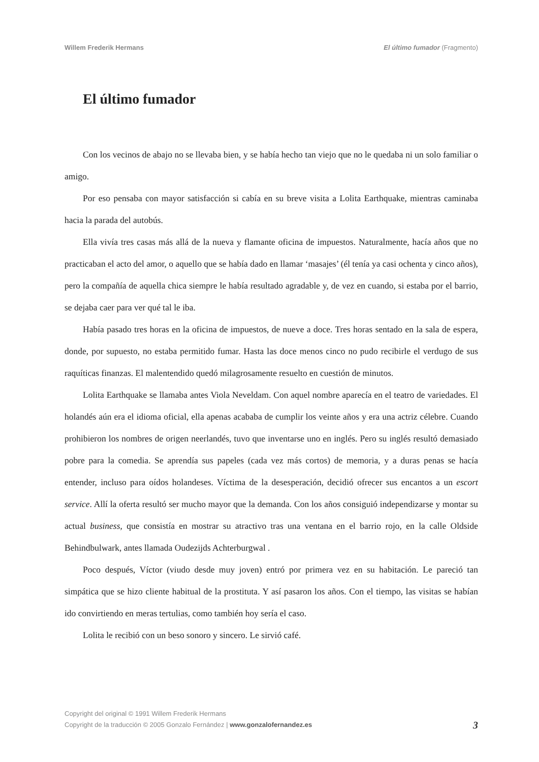Willem Frederik Hermans El último fumador (Fragmento)
El último fumador
Con los vecinos de abajo no se llevaba bien, y se había hecho tan viejo que no le quedaba ni un solo familiar o amigo.
Por eso pensaba con mayor satisfacción si cabía en su breve visita a Lolita Earthquake, mientras caminaba hacia la parada del autobús.
Ella vivía tres casas más allá de la nueva y flamante oficina de impuestos. Naturalmente, hacía años que no practicaban el acto del amor, o aquello que se había dado en llamar ‘masajes’ (él tenía ya casi ochenta y cinco años), pero la compañía de aquella chica siempre le había resultado agradable y, de vez en cuando, si estaba por el barrio, se dejaba caer para ver qué tal le iba.
Había pasado tres horas en la oficina de impuestos, de nueve a doce. Tres horas sentado en la sala de espera, donde, por supuesto, no estaba permitido fumar. Hasta las doce menos cinco no pudo recibirle el verdugo de sus raquíticas finanzas. El malentendido quedó milagrosamente resuelto en cuestión de minutos.
Lolita Earthquake se llamaba antes Viola Neveldam. Con aquel nombre aparecía en el teatro de variedades. El holandés aún era el idioma oficial, ella apenas acababa de cumplir los veinte años y era una actriz célebre. Cuando prohibieron los nombres de origen neerlandés, tuvo que inventarse uno en inglés. Pero su inglés resultó demasiado pobre para la comedia. Se aprendía sus papeles (cada vez más cortos) de memoria, y a duras penas se hacía entender, incluso para oídos holandeses. Víctima de la desesperación, decidió ofrecer sus encantos a un escort service. Allí la oferta resultó ser mucho mayor que la demanda. Con los años consiguió independizarse y montar su actual business, que consistía en mostrar su atractivo tras una ventana en el barrio rojo, en la calle Oldside Behindbulwark, antes llamada Oudezijds Achterburgwal .
Poco después, Víctor (viudo desde muy joven) entró por primera vez en su habitación. Le pareció tan simpática que se hizo cliente habitual de la prostituta. Y así pasaron los años. Con el tiempo, las visitas se habían ido convirtiendo en meras tertulias, como también hoy sería el caso.
Lolita le recibió con un beso sonoro y sincero. Le sirvió café.
Copyright del original © 1991 Willem Frederik Hermans
Copyright de la traducción © 2005 Gonzalo Fernández | www.gonzalofernandez.es 3